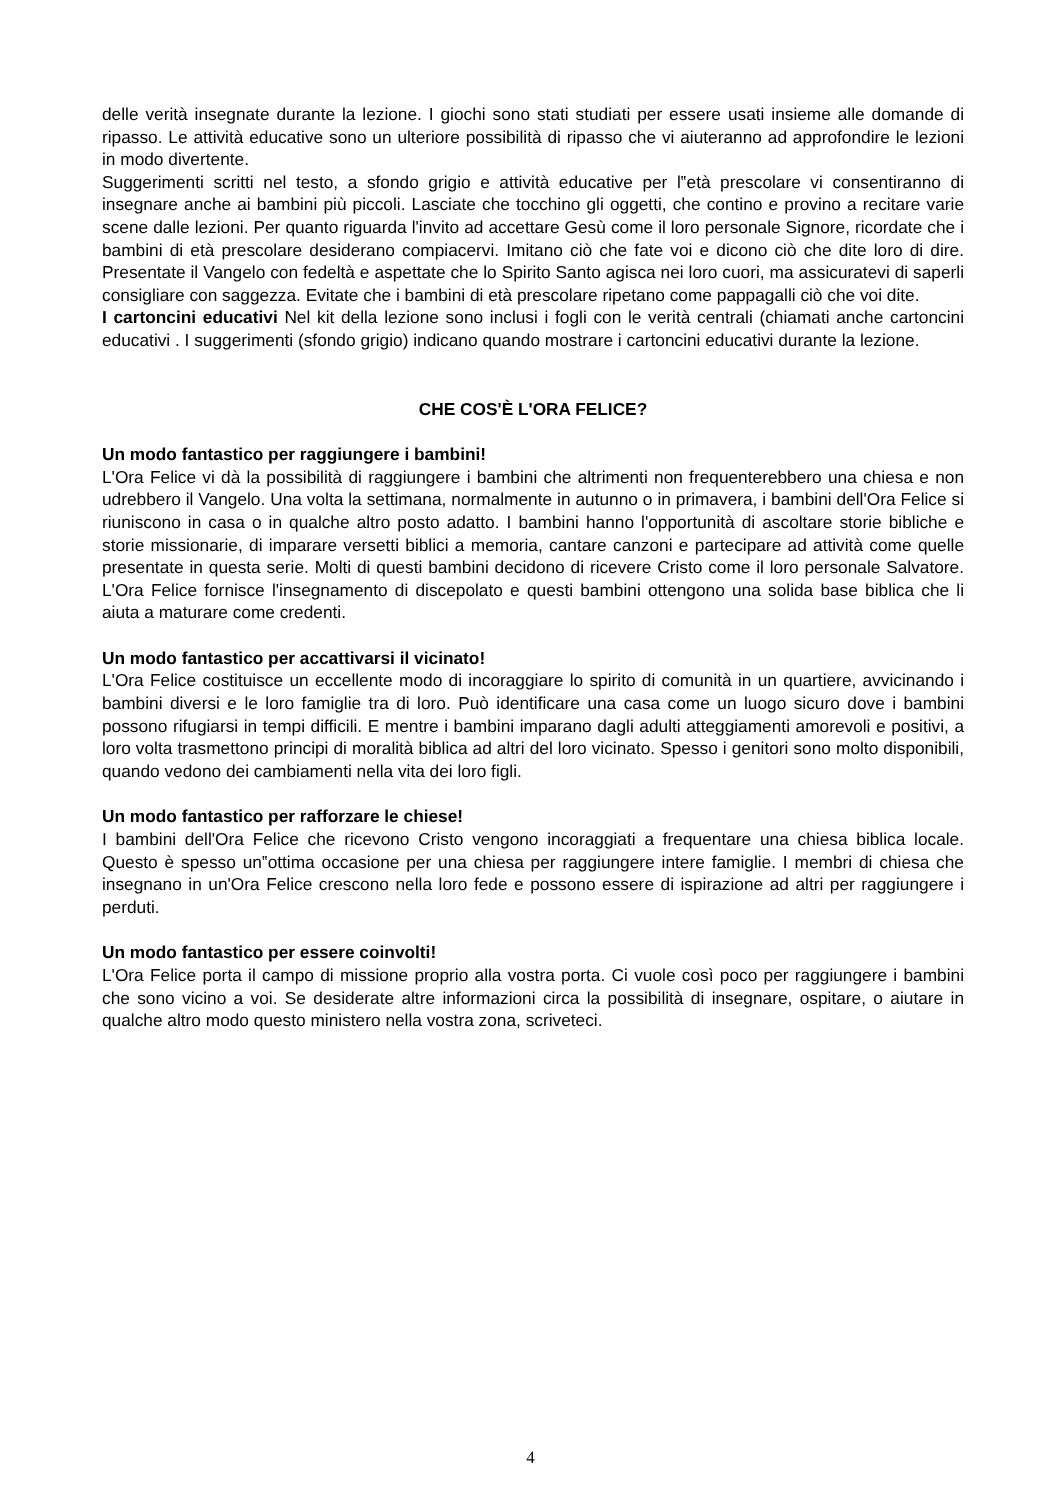delle verità insegnate durante la lezione. I giochi sono stati studiati per essere usati insieme alle domande di ripasso. Le attività educative sono un ulteriore possibilità di ripasso che vi aiuteranno ad approfondire le lezioni in modo divertente.
Suggerimenti scritti nel testo, a sfondo grigio e attività educative per l‟età prescolare vi consentiranno di insegnare anche ai bambini più piccoli. Lasciate che tocchino gli oggetti, che contino e provino a recitare varie scene dalle lezioni. Per quanto riguarda l'invito ad accettare Gesù come il loro personale Signore, ricordate che i bambini di età prescolare desiderano compiacervi. Imitano ciò che fate voi e dicono ciò che dite loro di dire. Presentate il Vangelo con fedeltà e aspettate che lo Spirito Santo agisca nei loro cuori, ma assicuratevi di saperli consigliare con saggezza. Evitate che i bambini di età prescolare ripetano come pappagalli ciò che voi dite.
I cartoncini educativi Nel kit della lezione sono inclusi i fogli con le verità centrali (chiamati anche cartoncini educativi . I suggerimenti (sfondo grigio) indicano quando mostrare i cartoncini educativi durante la lezione.
CHE COS'È L'ORA FELICE?
Un modo fantastico per raggiungere i bambini!
L'Ora Felice vi dà la possibilità di raggiungere i bambini che altrimenti non frequenterebbero una chiesa e non udrebbero il Vangelo. Una volta la settimana, normalmente in autunno o in primavera, i bambini dell'Ora Felice si riuniscono in casa o in qualche altro posto adatto. I bambini hanno l'opportunità di ascoltare storie bibliche e storie missionarie, di imparare versetti biblici a memoria, cantare canzoni e partecipare ad attività come quelle presentate in questa serie. Molti di questi bambini decidono di ricevere Cristo come il loro personale Salvatore. L'Ora Felice fornisce l'insegnamento di discepolato e questi bambini ottengono una solida base biblica che li aiuta a maturare come credenti.
Un modo fantastico per accattivarsi il vicinato!
L'Ora Felice costituisce un eccellente modo di incoraggiare lo spirito di comunità in un quartiere, avvicinando i bambini diversi e le loro famiglie tra di loro. Può identificare una casa come un luogo sicuro dove i bambini possono rifugiarsi in tempi difficili. E mentre i bambini imparano dagli adulti atteggiamenti amorevoli e positivi, a loro volta trasmettono principi di moralità biblica ad altri del loro vicinato. Spesso i genitori sono molto disponibili, quando vedono dei cambiamenti nella vita dei loro figli.
Un modo fantastico per rafforzare le chiese!
I bambini dell'Ora Felice che ricevono Cristo vengono incoraggiati a frequentare una chiesa biblica locale. Questo è spesso un‟ottima occasione per una chiesa per raggiungere intere famiglie. I membri di chiesa che insegnano in un'Ora Felice crescono nella loro fede e possono essere di ispirazione ad altri per raggiungere i perduti.
Un modo fantastico per essere coinvolti!
L'Ora Felice porta il campo di missione proprio alla vostra porta. Ci vuole così poco per raggiungere i bambini che sono vicino a voi. Se desiderate altre informazioni circa la possibilità di insegnare, ospitare, o aiutare in qualche altro modo questo ministero nella vostra zona, scriveteci.
4